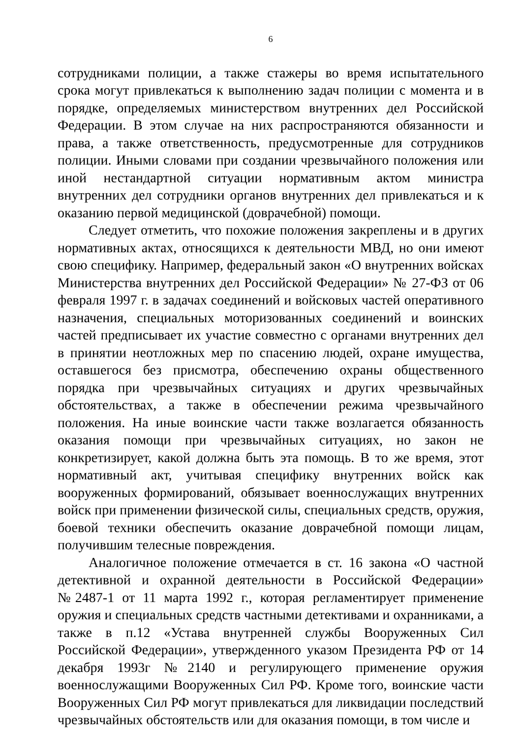6
сотрудниками полиции, а также стажеры во время испытательного срока могут привлекаться к выполнению задач полиции с момента и в порядке, определяемых министерством внутренних дел Российской Федерации. В этом случае на них распространяются обязанности и права, а также ответственность, предусмотренные для сотрудников полиции. Иными словами при создании чрезвычайного положения или иной нестандартной ситуации нормативным актом министра внутренних дел сотрудники органов внутренних дел привлекаться и к оказанию первой медицинской (доврачебной) помощи.
Следует отметить, что похожие положения закреплены и в других нормативных актах, относящихся к деятельности МВД, но они имеют свою специфику. Например, федеральный закон «О внутренних войсках Министерства внутренних дел Российской Федерации» № 27-ФЗ от 06 февраля 1997 г. в задачах соединений и войсковых частей оперативного назначения, специальных моторизованных соединений и воинских частей предписывает их участие совместно с органами внутренних дел в принятии неотложных мер по спасению людей, охране имущества, оставшегося без присмотра, обеспечению охраны общественного порядка при чрезвычайных ситуациях и других чрезвычайных обстоятельствах, а также в обеспечении режима чрезвычайного положения. На иные воинские части также возлагается обязанность оказания помощи при чрезвычайных ситуациях, но закон не конкретизирует, какой должна быть эта помощь. В то же время, этот нормативный акт, учитывая специфику внутренних войск как вооруженных формирований, обязывает военнослужащих внутренних войск при применении физической силы, специальных средств, оружия, боевой техники обеспечить оказание доврачебной помощи лицам, получившим телесные повреждения.
Аналогичное положение отмечается в ст. 16 закона «О частной детективной и охранной деятельности в Российской Федерации» №2487-1 от 11 марта 1992 г., которая регламентирует применение оружия и специальных средств частными детективами и охранниками, а также в п.12 «Устава внутренней службы Вооруженных Сил Российской Федерации», утвержденного указом Президента РФ от 14 декабря 1993г №2140 и регулирующего применение оружия военнослужащими Вооруженных Сил РФ. Кроме того, воинские части Вооруженных Сил РФ могут привлекаться для ликвидации последствий чрезвычайных обстоятельств или для оказания помощи, в том числе и